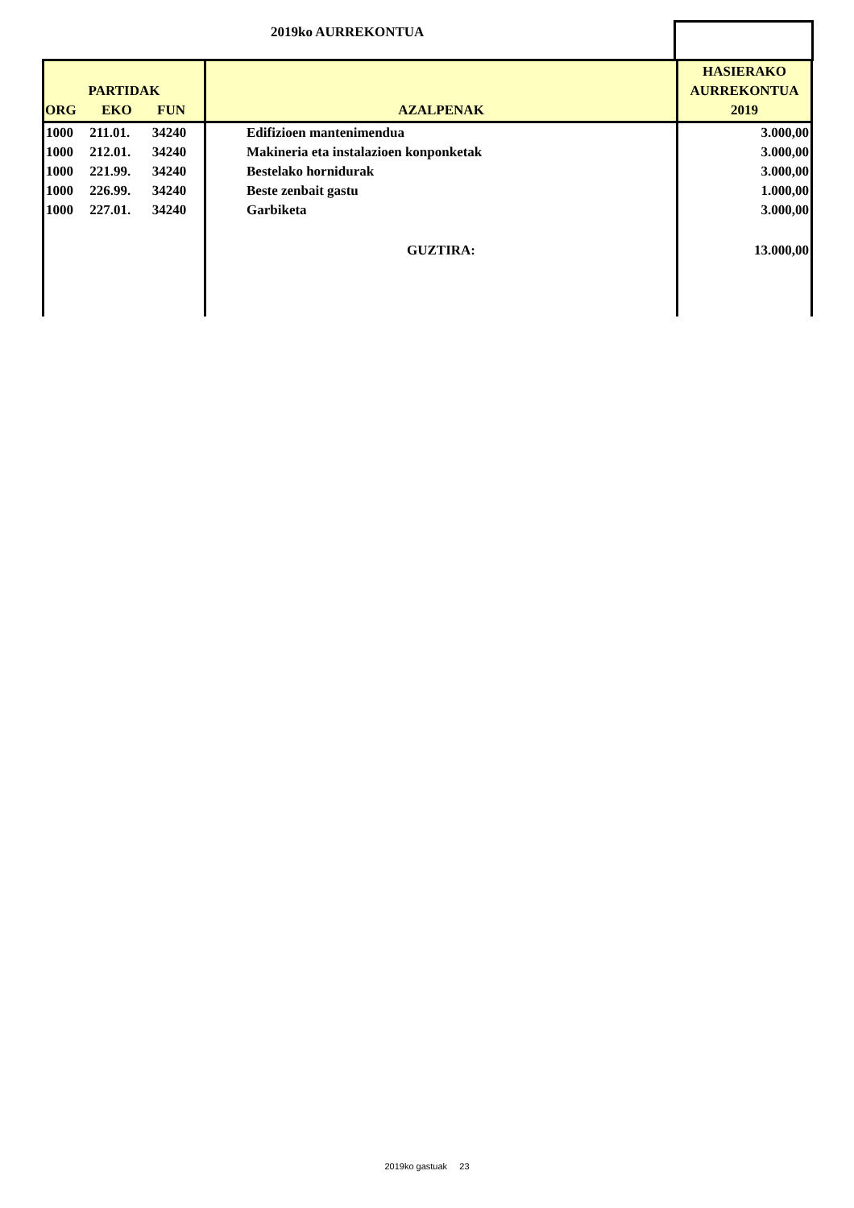2019ko AURREKONTUA
| PARTIDAK ORG EKO FUN | | | AZALPENAK | HASIERAKO AURREKONTUA 2019 |
| --- | --- | --- | --- | --- |
| 1000 | 211.01. | 34240 | Edifizioen mantenimendua | 3.000,00 |
| 1000 | 212.01. | 34240 | Makineria eta instalazioen konponketak | 3.000,00 |
| 1000 | 221.99. | 34240 | Bestelako hornidurak | 3.000,00 |
| 1000 | 226.99. | 34240 | Beste zenbait gastu | 1.000,00 |
| 1000 | 227.01. | 34240 | Garbiketa | 3.000,00 |
| | | | GUZTIRA: | 13.000,00 |
2019ko gastuak 23